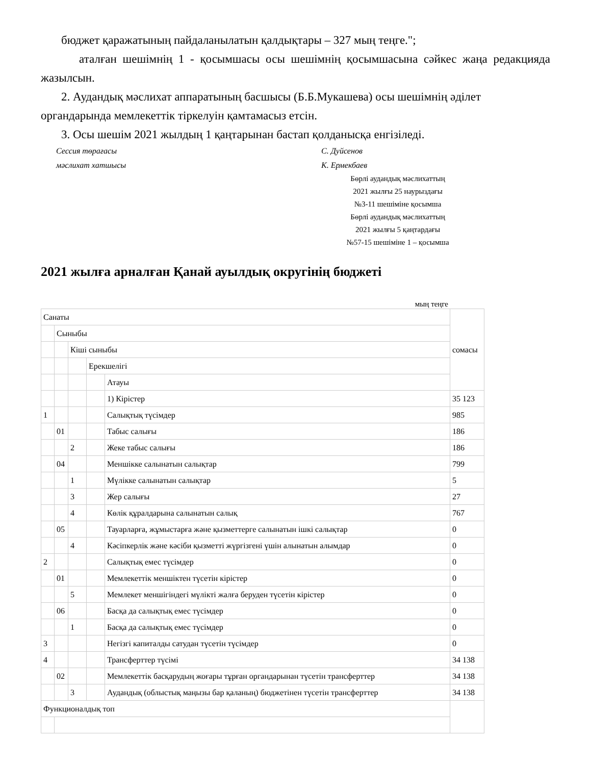бюджет қаражатының пайдаланылатын қалдықтары – 327 мың теңге.";
аталған шешімнің 1 - қосымшасы осы шешімнің қосымшасына сәйкес жаңа редакцияда жазылсын.
2. Аудандық мәслихат аппаратының басшысы (Б.Б.Мукашева) осы шешімнің әділет органдарында мемлекеттік тіркелуін қамтамасыз етсін.
3. Осы шешім 2021 жылдың 1 қаңтарынан бастап қолданысқа енгізіледі.
Сессия төрағасы С. Дуйсенов
мәслихат хатшысы К. Ермекбаев
Бөрлі аудандық мәслихаттың
2021 жылғы 25 наурыздағы
№3-11 шешіміне қосымша
Бөрлі аудандық мәслихаттың
2021 жылғы 5 қаңтардағы
№57-15 шешіміне 1 – қосымша
2021 жылға арналған Қанай ауылдық округінің бюджеті
мың теңге
| Санаты | | | | | сомасы |
| | Сыныбы | | | | |
| | | Кіші сыныбы | | | |
| | | | Ерекшелігі | | |
| | | | | Атауы | |
| | | | | 1) Кірістер | 35 123 |
| 1 | | | | Салықтық түсімдер | 985 |
| | 01 | | | Табыс салығы | 186 |
| | | 2 | | Жеке табыс салығы | 186 |
| | 04 | | | Меншікке салынатын салықтар | 799 |
| | | 1 | | Мүлікке салынатын салықтар | 5 |
| | | 3 | | Жер салығы | 27 |
| | | 4 | | Көлік құралдарына салынатын салық | 767 |
| | 05 | | | Тауарларға, жұмыстарға және қызметтерге салынатын ішкі салықтар | 0 |
| | | 4 | | Кәсіпкерлік және кәсіби қызметті жүргізгені үшін алынатын алымдар | 0 |
| 2 | | | | Салықтық емес түсімдер | 0 |
| | 01 | | | Мемлекеттік меншіктен түсетін кірістер | 0 |
| | | 5 | | Мемлекет меншігіндегі мүлікті жалға беруден түсетін кірістер | 0 |
| | 06 | | | Басқа да салықтық емес түсімдер | 0 |
| | | 1 | | Басқа да салықтық емес түсімдер | 0 |
| 3 | | | | Негізгі капиталды сатудан түсетін түсімдер | 0 |
| 4 | | | | Трансферттер түсімі | 34 138 |
| | 02 | | | Мемлекеттік басқарудың жоғары тұрған органдарынан түсетін трансферттер | 34 138 |
| | | 3 | | Аудандық (облыстық маңызы бар қаланың) бюджетінен түсетін трансферттер | 34 138 |
| Функционалдық топ | | | | | |